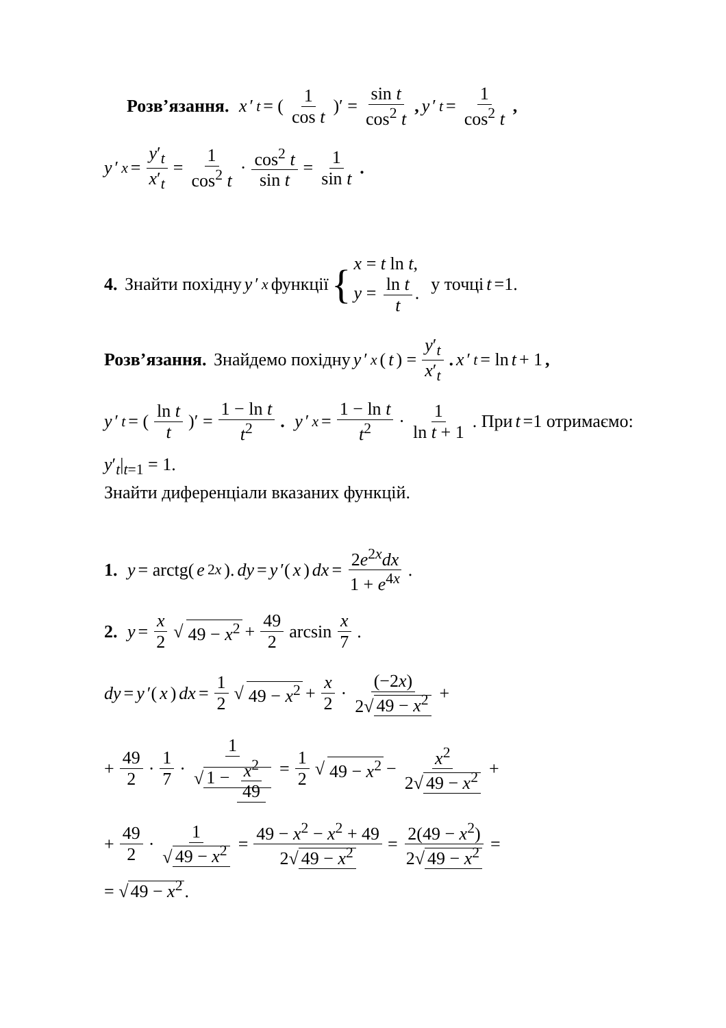Розв’язання. x ′<sub>t</sub> = (1 cos t)′ = sin t cos<sup>2</sup> t, y ′<sub>t</sub> = 1 cos<sup>2</sup> t,
y ′<sub>x</sub> = y′<sub>t</sub> x′<sub>t</sub> = 1 cos<sup>2</sup> t · cos<sup>2</sup> t sin t = 1 sin t.
4. Знайти похідну y ′<sub>x</sub> функції { x = t ln t, y = ln t t. у точці t =1.
Розв’язання. Знайдемо похідну y ′<sub>x</sub> (t) = y′<sub>t</sub> x′<sub>t</sub>. x ′<sub>t</sub> = ln t + 1,
y ′<sub>t</sub> = (ln t t)′ = 1 − ln t t<sup>2</sup>. y ′<sub>x</sub> = 1 − ln t t<sup>2</sup> · 1 ln t + 1. При t =1 отримаємо:
y′<sub>t</sub>|<sub>t=1</sub> = 1.
Знайти диференціали вказаних функцій.
1. y = arctg(e<sup>2x</sup>). dy = y ′(x) dx = 2e<sup>2x</sup>dx 1 + e<sup>4x</sup>.
2. y = x 2 √ 49 − x<sup>2</sup> + 49 2 arcsin x 7.
dy = y ′(x) dx = 1 2 √ 49 − x<sup>2</sup> + x 2 · (−2x) 2√ 49 − x<sup>2</sup> +
+ 49 2 · 1 7 · 1 √ 1 − x<sup>2</sup> 49 = 1 2 √ 49 − x<sup>2</sup> − x<sup>2</sup> 2√ 49 − x<sup>2</sup> +
+ 49 2 · 1 √ 49 − x<sup>2</sup> = 49 − x<sup>2</sup> − x<sup>2</sup> + 49 2√ 49 − x<sup>2</sup> = 2(49 − x<sup>2</sup>) 2√ 49 − x<sup>2</sup> =
= √ 49 − x<sup>2</sup>.